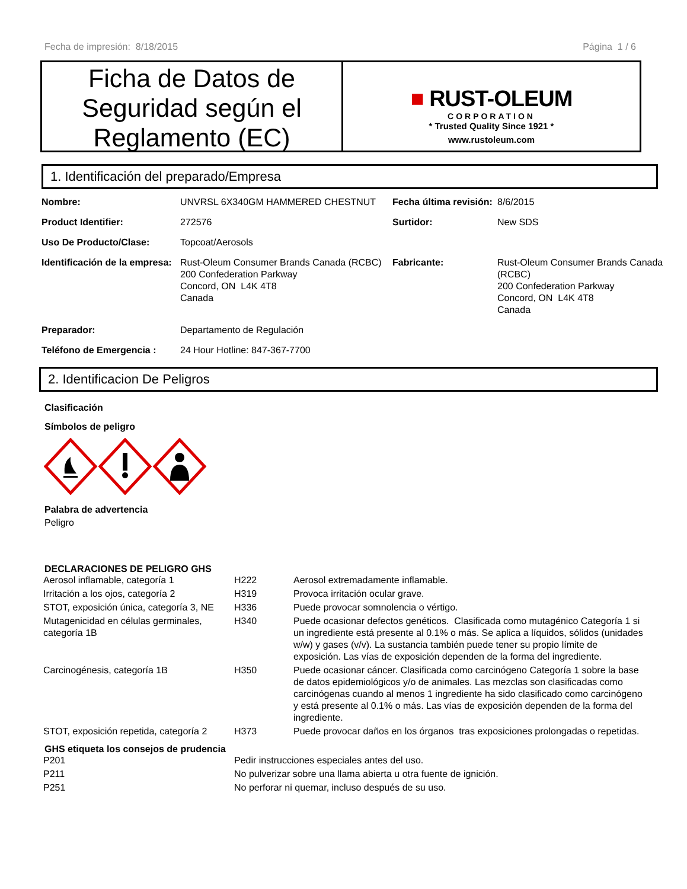Fecha de impresión: 8/18/2015 Página 1 / 6
Ficha de Datos de Seguridad según el Reglamento (EC)
■ RUST-OLEUM
CORPORATION
* Trusted Quality Since 1921 *
www.rustoleum.com
1. Identificación del preparado/Empresa
| Nombre: | UNVRSL 6X340GM HAMMERED CHESTNUT | Fecha última revisión: | 8/6/2015 |
| Product Identifier: | 272576 | Surtidor: | New SDS |
| Uso De Producto/Clase: | Topcoat/Aerosols | | |
| Identificación de la empresa: | Rust-Oleum Consumer Brands Canada (RCBC) 200 Confederation Parkway Concord, ON L4K 4T8 Canada | Fabricante: | Rust-Oleum Consumer Brands Canada (RCBC) 200 Confederation Parkway Concord, ON L4K 4T8 Canada |
| Preparador: | Departamento de Regulación | | |
| Teléfono de Emergencia : | 24 Hour Hotline: 847-367-7700 | | |
2. Identificacion De Peligros
Clasificación
Símbolos de peligro
Palabra de advertencia
Peligro
DECLARACIONES DE PELIGRO GHS
| Aerosol inflamable, categoría 1 | H222 | Aerosol extremadamente inflamable. |
| Irritación a los ojos, categoría 2 | H319 | Provoca irritación ocular grave. |
| STOT, exposición única, categoría 3, NE | H336 | Puede provocar somnolencia o vértigo. |
| Mutagenicidad en células germinales, categoría 1B | H340 | Puede ocasionar defectos genéticos. Clasificada como mutagénico Categoría 1 si un ingrediente está presente al 0.1% o más. Se aplica a líquidos, sólidos (unidades w/w) y gases (v/v). La sustancia también puede tener su propio límite de exposición. Las vías de exposición dependen de la forma del ingrediente. |
| Carcinogénesis, categoría 1B | H350 | Puede ocasionar cáncer. Clasificada como carcinógeno Categoría 1 sobre la base de datos epidemiológicos y/o de animales. Las mezclas son clasificadas como carcinógenas cuando al menos 1 ingrediente ha sido clasificado como carcinógeno y está presente al 0.1% o más. Las vías de exposición dependen de la forma del ingrediente. |
| STOT, exposición repetida, categoría 2 | H373 | Puede provocar daños en los órganos tras exposiciones prolongadas o repetidas. |
GHS etiqueta los consejos de prudencia
| P201 | Pedir instrucciones especiales antes del uso. |
| P211 | No pulverizar sobre una llama abierta u otra fuente de ignición. |
| P251 | No perforar ni quemar, incluso después de su uso. |